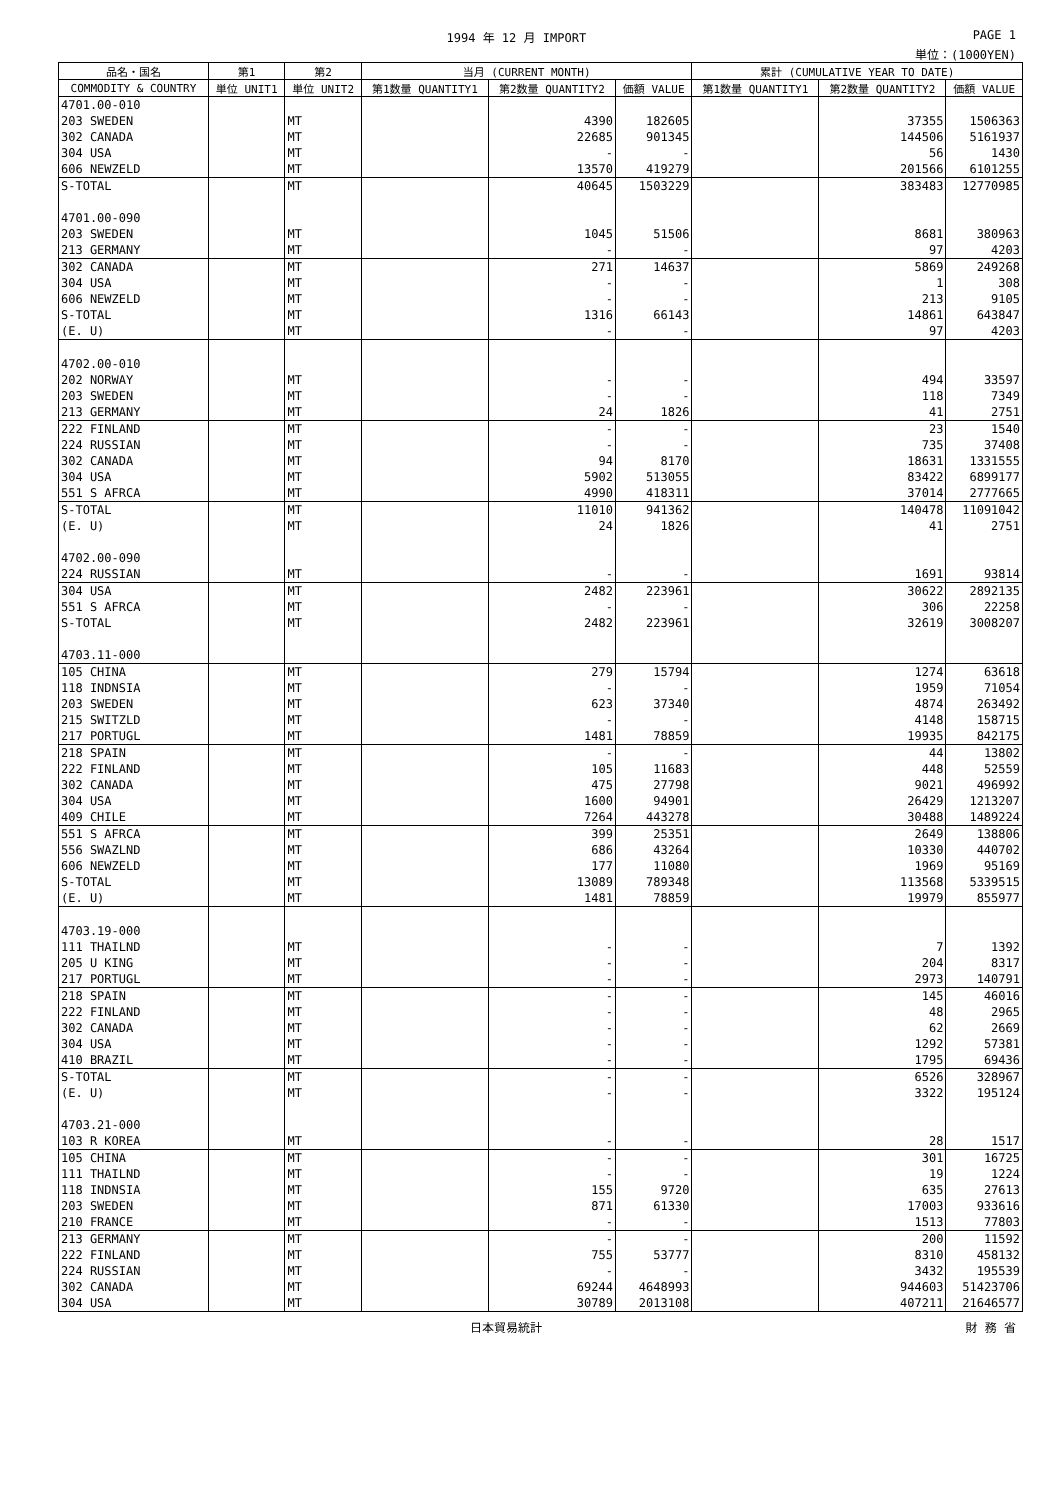1994 年 12 月 IMPORT PAGE 1
単位：(1000YEN)
| 品名・国名 | 第1 | 第2 | 当月 (CURRENT MONTH) | | | 累計 (CUMULATIVE YEAR TO DATE) | | |
| --- | --- | --- | --- | --- | --- | --- | --- | --- |
| COMMODITY & COUNTRY | 単位 UNIT1 | 単位 UNIT2 | 第1数量 QUANTITY1 | 第2数量 QUANTITY2 | 価額 VALUE | 第1数量 QUANTITY1 | 第2数量 QUANTITY2 | 価額 VALUE |
| 4701.00-010 | | | | | | | | |
| 203 SWEDEN | | MT | | 4390 | 182605 | | 37355 | 1506363 |
| 302 CANADA | | MT | | 22685 | 901345 | | 144506 | 5161937 |
| 304 USA | | MT | | - | - | | 56 | 1430 |
| 606 NEWZELD | | MT | | 13570 | 419279 | | 201566 | 6101255 |
| S-TOTAL | | MT | | 40645 | 1503229 | | 383483 | 12770985 |
| 4701.00-090 | | | | | | | | |
| 203 SWEDEN | | MT | | 1045 | 51506 | | 8681 | 380963 |
| 213 GERMANY | | MT | | - | - | | 97 | 4203 |
| 302 CANADA | | MT | | 271 | 14637 | | 5869 | 249268 |
| 304 USA | | MT | | - | - | | 1 | 308 |
| 606 NEWZELD | | MT | | - | - | | 213 | 9105 |
| S-TOTAL | | MT | | 1316 | 66143 | | 14861 | 643847 |
| (E. U) | | MT | | - | - | | 97 | 4203 |
| 4702.00-010 | | | | | | | | |
| 202 NORWAY | | MT | | - | - | | 494 | 33597 |
| 203 SWEDEN | | MT | | - | - | | 118 | 7349 |
| 213 GERMANY | | MT | | 24 | 1826 | | 41 | 2751 |
| 222 FINLAND | | MT | | - | - | | 23 | 1540 |
| 224 RUSSIAN | | MT | | - | - | | 735 | 37408 |
| 302 CANADA | | MT | | 94 | 8170 | | 18631 | 1331555 |
| 304 USA | | MT | | 5902 | 513055 | | 83422 | 6899177 |
| 551 S AFRCA | | MT | | 4990 | 418311 | | 37014 | 2777665 |
| S-TOTAL | | MT | | 11010 | 941362 | | 140478 | 11091042 |
| (E. U) | | MT | | 24 | 1826 | | 41 | 2751 |
| 4702.00-090 | | | | | | | | |
| 224 RUSSIAN | | MT | | - | - | | 1691 | 93814 |
| 304 USA | | MT | | 2482 | 223961 | | 30622 | 2892135 |
| 551 S AFRCA | | MT | | - | - | | 306 | 22258 |
| S-TOTAL | | MT | | 2482 | 223961 | | 32619 | 3008207 |
| 4703.11-000 | | | | | | | | |
| 105 CHINA | | MT | | 279 | 15794 | | 1274 | 63618 |
| 118 INDNSIA | | MT | | - | - | | 1959 | 71054 |
| 203 SWEDEN | | MT | | 623 | 37340 | | 4874 | 263492 |
| 215 SWITZLD | | MT | | - | - | | 4148 | 158715 |
| 217 PORTUGL | | MT | | 1481 | 78859 | | 19935 | 842175 |
| 218 SPAIN | | MT | | - | - | | 44 | 13802 |
| 222 FINLAND | | MT | | 105 | 11683 | | 448 | 52559 |
| 302 CANADA | | MT | | 475 | 27798 | | 9021 | 496992 |
| 304 USA | | MT | | 1600 | 94901 | | 26429 | 1213207 |
| 409 CHILE | | MT | | 7264 | 443278 | | 30488 | 1489224 |
| 551 S AFRCA | | MT | | 399 | 25351 | | 2649 | 138806 |
| 556 SWAZLND | | MT | | 686 | 43264 | | 10330 | 440702 |
| 606 NEWZELD | | MT | | 177 | 11080 | | 1969 | 95169 |
| S-TOTAL | | MT | | 13089 | 789348 | | 113568 | 5339515 |
| (E. U) | | MT | | 1481 | 78859 | | 19979 | 855977 |
| 4703.19-000 | | | | | | | | |
| 111 THAILND | | MT | | - | - | | 7 | 1392 |
| 205 U KING | | MT | | - | - | | 204 | 8317 |
| 217 PORTUGL | | MT | | - | - | | 2973 | 140791 |
| 218 SPAIN | | MT | | - | - | | 145 | 46016 |
| 222 FINLAND | | MT | | - | - | | 48 | 2965 |
| 302 CANADA | | MT | | - | - | | 62 | 2669 |
| 304 USA | | MT | | - | - | | 1292 | 57381 |
| 410 BRAZIL | | MT | | - | - | | 1795 | 69436 |
| S-TOTAL | | MT | | - | - | | 6526 | 328967 |
| (E. U) | | MT | | - | - | | 3322 | 195124 |
| 4703.21-000 | | | | | | | | |
| 103 R KOREA | | MT | | - | - | | 28 | 1517 |
| 105 CHINA | | MT | | - | - | | 301 | 16725 |
| 111 THAILND | | MT | | - | - | | 19 | 1224 |
| 118 INDNSIA | | MT | | 155 | 9720 | | 635 | 27613 |
| 203 SWEDEN | | MT | | 871 | 61330 | | 17003 | 933616 |
| 210 FRANCE | | MT | | - | - | | 1513 | 77803 |
| 213 GERMANY | | MT | | - | - | | 200 | 11592 |
| 222 FINLAND | | MT | | 755 | 53777 | | 8310 | 458132 |
| 224 RUSSIAN | | MT | | - | - | | 3432 | 195539 |
| 302 CANADA | | MT | | 69244 | 4648993 | | 944603 | 51423706 |
| 304 USA | | MT | | 30789 | 2013108 | | 407211 | 21646577 |
日本貿易統計 財 務 省